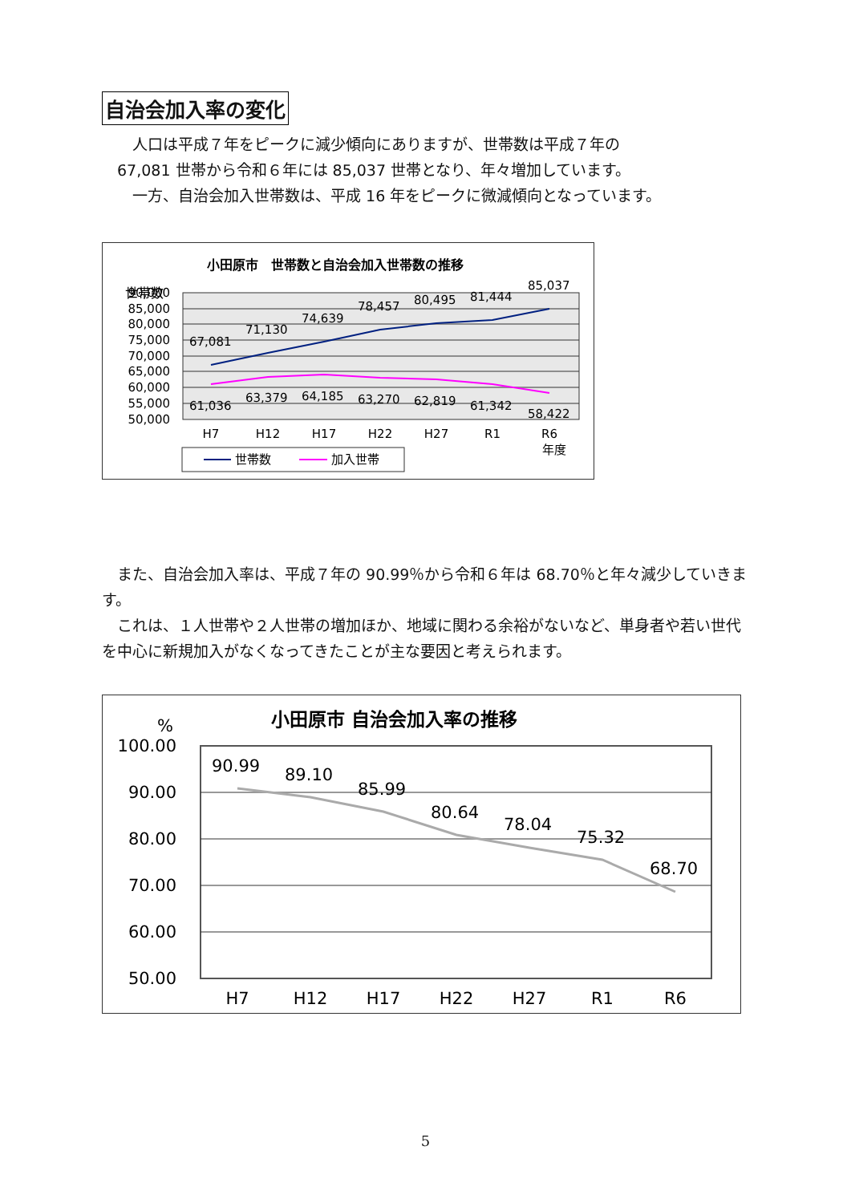自治会加入率の変化
　　人口は平成７年をピークに減少傾向にありますが、世帯数は平成７年の
　67,081 世帯から令和６年には 85,037 世帯となり、年々増加しています。
　　一方、自治会加入世帯数は、平成 16 年をピークに微減傾向となっています。
小田原市　世帯数と自治会加入世帯数の推移
世帯数
90,000
85,000
80,000
75,000
70,000
65,000
60,000
55,000
50,000
67,081
71,130
74,639
78,457
80,495
81,444
85,037
61,036
63,379
64,185
63,270
62,819
61,342
58,422
H7
H12
H17
H22
H27
R1
R6
年度
世帯数
加入世帯
　また、自治会加入率は、平成７年の 90.99％から令和６年は 68.70％と年々減少していきます。
　これは、１人世帯や２人世帯の増加ほか、地域に関わる余裕がないなど、単身者や若い世代を中心に新規加入がなくなってきたことが主な要因と考えられます。
小田原市 自治会加入率の推移
%
100.00
90.00
80.00
70.00
60.00
50.00
90.99
89.10
85.99
80.64
78.04
75.32
68.70
H7
H12
H17
H22
H27
R1
R6
5